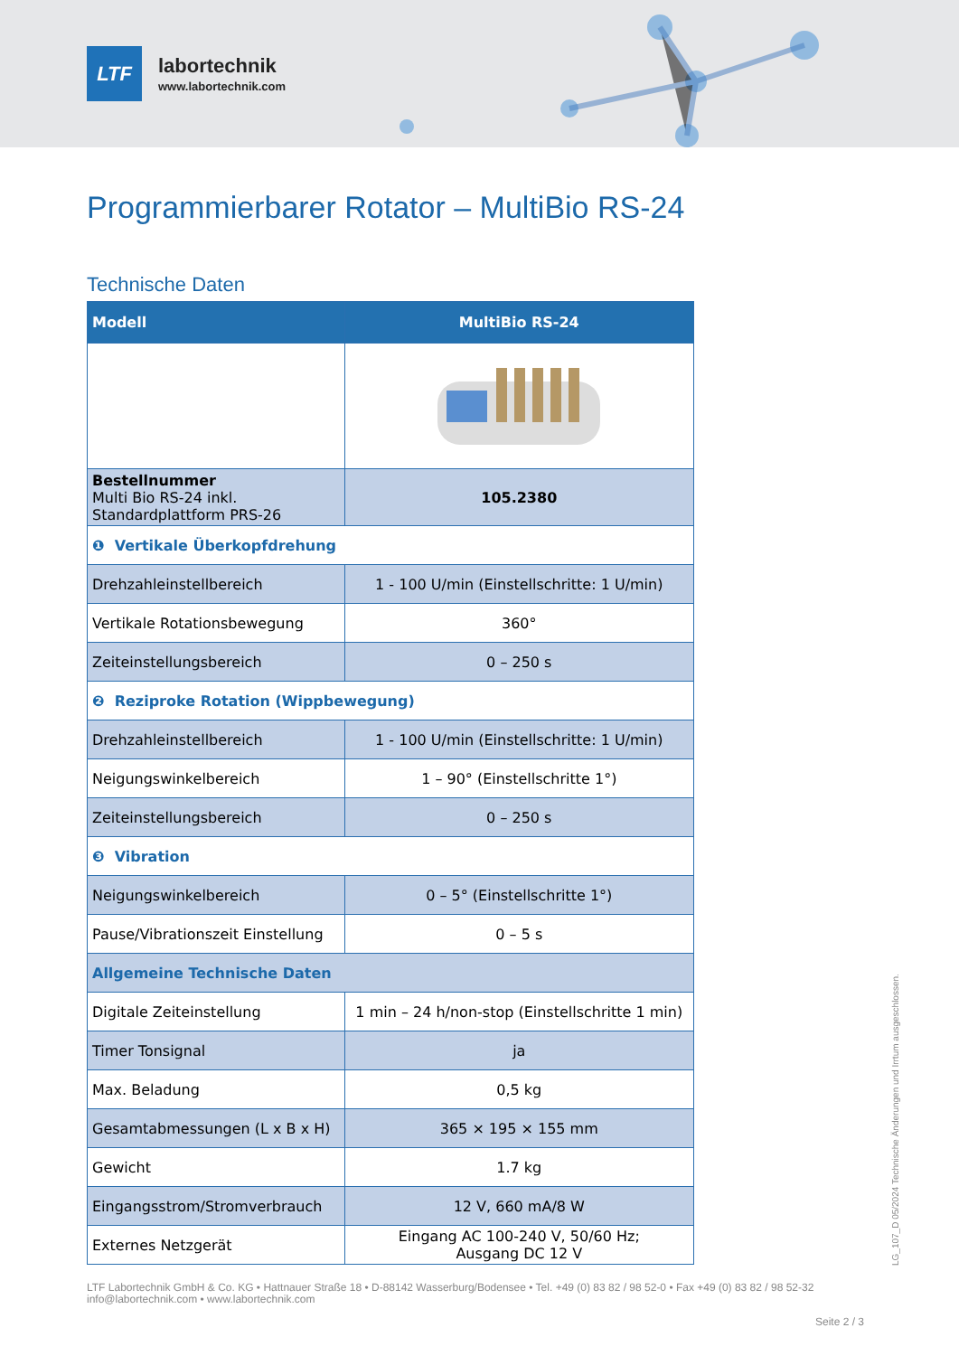LTF
labortechnik
www.labortechnik.com
Programmierbarer Rotator – MultiBio RS-24
Technische Daten
| Modell | MultiBio RS-24 |
| --- | --- |
| Bestellnummer Multi Bio RS-24 inkl. Standardplattform PRS-26 | 105.2380 |
| ❶ Vertikale Überkopfdrehung | |
| Drehzahleinstellbereich | 1 - 100 U/min (Einstellschritte: 1 U/min) |
| Vertikale Rotationsbewegung | 360° |
| Zeiteinstellungsbereich | 0 – 250 s |
| ❷ Reziproke Rotation (Wippbewegung) | |
| Drehzahleinstellbereich | 1 - 100 U/min (Einstellschritte: 1 U/min) |
| Neigungswinkelbereich | 1 – 90° (Einstellschritte 1°) |
| Zeiteinstellungsbereich | 0 – 250 s |
| ❸ Vibration | |
| Neigungswinkelbereich | 0 – 5° (Einstellschritte 1°) |
| Pause/Vibrationszeit Einstellung | 0 – 5 s |
| Allgemeine Technische Daten | |
| Digitale Zeiteinstellung | 1 min – 24 h/non-stop (Einstellschritte 1 min) |
| Timer Tonsignal | ja |
| Max. Beladung | 0,5 kg |
| Gesamtabmessungen (L x B x H) | 365 × 195 × 155 mm |
| Gewicht | 1.7 kg |
| Eingangsstrom/Stromverbrauch | 12 V, 660 mA/8 W |
| Externes Netzgerät | Eingang AC 100-240 V, 50/60 Hz; Ausgang DC 12 V |
LG_107_D 05/2024 Technische Änderungen und Irrtum ausgeschlossen.
LTF Labortechnik GmbH & Co. KG • Hattnauer Straße 18 • D-88142 Wasserburg/Bodensee • Tel. +49 (0) 83 82 / 98 52-0 • Fax +49 (0) 83 82 / 98 52-32
info@labortechnik.com • www.labortechnik.com
Seite 2 / 3